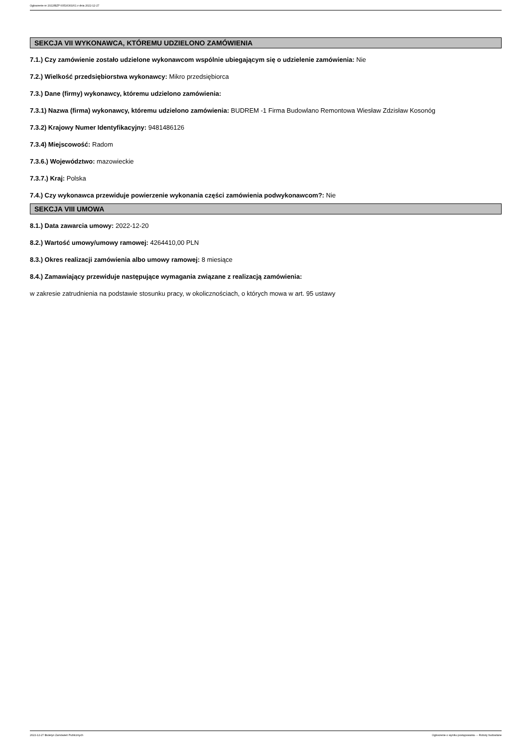Ogłoszenie nr 2022/BZP 00516301/01 z dnia 2022-12-27
SEKCJA VII WYKONAWCA, KTÓREMU UDZIELONO ZAMÓWIENIA
7.1.) Czy zamówienie zostało udzielone wykonawcom wspólnie ubiegającym się o udzielenie zamówienia: Nie
7.2.) Wielkość przedsiębiorstwa wykonawcy: Mikro przedsiębiorca
7.3.) Dane (firmy) wykonawcy, któremu udzielono zamówienia:
7.3.1) Nazwa (firma) wykonawcy, któremu udzielono zamówienia: BUDREM -1 Firma Budowlano Remontowa Wiesław Zdzisław Kosonóg
7.3.2) Krajowy Numer Identyfikacyjny: 9481486126
7.3.4) Miejscowość: Radom
7.3.6.) Województwo: mazowieckie
7.3.7.) Kraj: Polska
7.4.) Czy wykonawca przewiduje powierzenie wykonania części zamówienia podwykonawcom?: Nie
SEKCJA VIII UMOWA
8.1.) Data zawarcia umowy: 2022-12-20
8.2.) Wartość umowy/umowy ramowej: 4264410,00 PLN
8.3.) Okres realizacji zamówienia albo umowy ramowej: 8 miesiące
8.4.) Zamawiający przewiduje następujące wymagania związane z realizacją zamówienia:
w zakresie zatrudnienia na podstawie stosunku pracy, w okolicznościach, o których mowa w art. 95 ustawy
2022-12-27 Biuletyn Zamówień Publicznych Ogłoszenie o wyniku postępowania - - Roboty budowlane